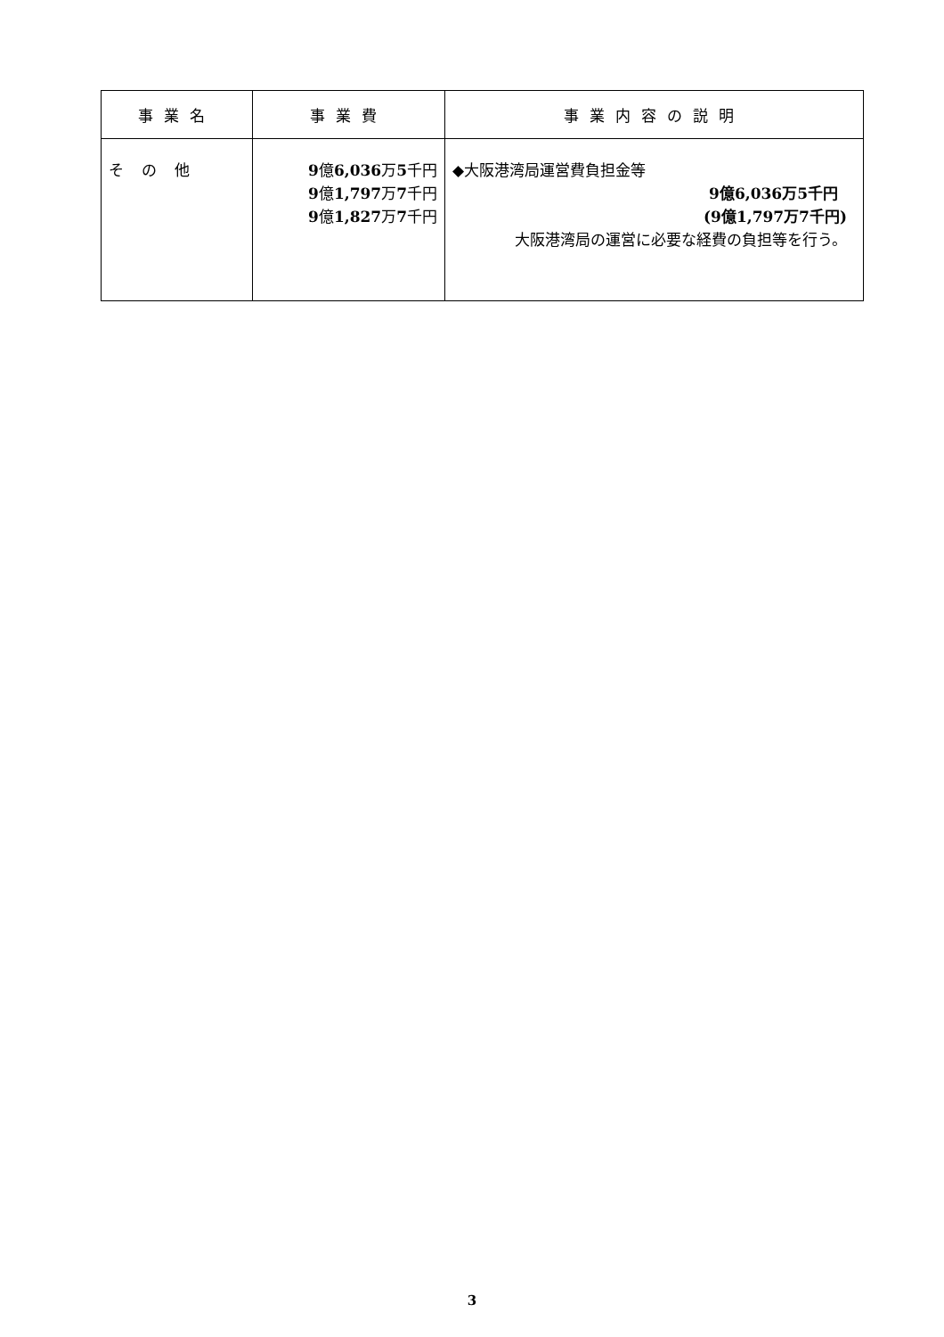| 事業名 | 事業費 | 事業内容の説明 |
| --- | --- | --- |
| その他 | 9 億 6,036 万 5 千円 9 億 1,797 万 7 千円 9 億 1,827 万 7 千円 | ◆大阪港湾局運営費負担金等 9億6,036万5千円 (9億1,797万7千円) 大阪港湾局の運営に必要な経費の負担等を行う。 |
3